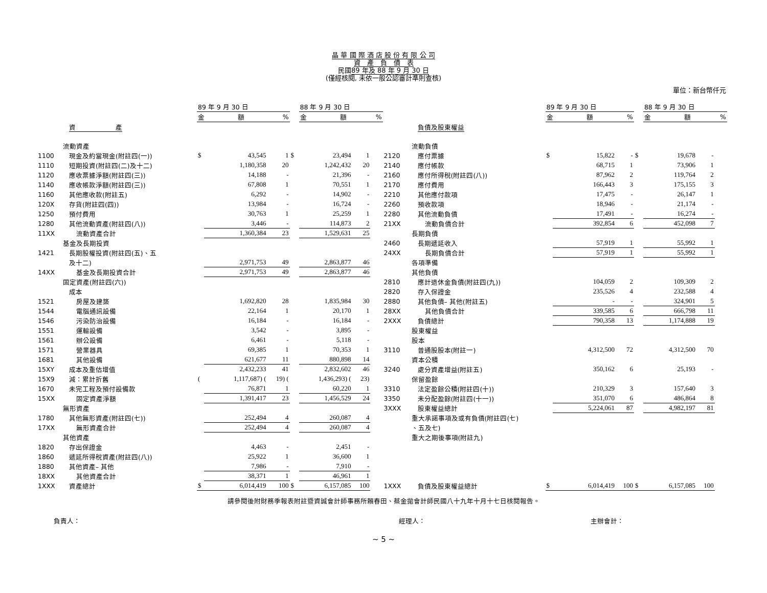晶 華 國 際 酒 店 股 份 有 限 公 司
資　產　負　債　表
民國89 年及 88 年 9 月 30 日
(僅經核閱, 未依一般公認審計準則查核)
單位：新台幣仟元
| | | 89 年 9 月 30 日 | | | | 88 年 9 月 30 日 | | | | | 89 年 9 月 30 日 | | | | 88 年 9 月 30 日 | | |
| --- | --- | --- | --- | --- | --- | --- | --- | --- | --- | --- | --- | --- | --- | --- | --- | --- | --- |
| | | 金 額 | | % | | 金 額 | | % | | | 金 額 | | % | | 金 額 | | % |
| | 資 產 | | | | | | | | | 負債及股東權益 | | | | | | | |
| | 流動資產 | | | | | | | | | 流動負債 | | | | | | | |
| 1100 | 現金及約當現金(附註四(一)) | $ | 43,545 | 1 | $ | 23,494 | 1 | | 2120 | 應付票據 | $ | 15,822 | - | $ | 19,678 | - | |
| 1110 | 短期投資(附註四(二)及十二) | | 1,180,358 | 20 | | 1,242,432 | 20 | | 2140 | 應付帳款 | | 68,715 | 1 | | 73,906 | 1 | |
| 1120 | 應收票據淨額(附註四(三)) | | 14,188 | - | | 21,396 | - | | 2160 | 應付所得稅(附註四(八)) | | 87,962 | 2 | | 119,764 | 2 | |
| 1140 | 應收帳款淨額(附註四(三)) | | 67,808 | 1 | | 70,551 | 1 | | 2170 | 應付費用 | | 166,443 | 3 | | 175,155 | 3 | |
| 1160 | 其他應收款(附註五) | | 6,292 | - | | 14,902 | - | | 2210 | 其他應付款項 | | 17,475 | - | | 26,147 | 1 | |
| 120X | 存貨(附註四(四)) | | 13,984 | - | | 16,724 | - | | 2260 | 預收款項 | | 18,946 | - | | 21,174 | - | |
| 1250 | 預付費用 | | 30,763 | 1 | | 25,259 | 1 | | 2280 | 其他流動負債 | | 17,491 | - | | 16,274 | - | |
| 1280 | 其他流動資產(附註四(八)) | | 3,446 | - | | 114,873 | 2 | | 21XX | 流動負債合計 | | 392,854 | 6 | | 452,098 | 7 | |
| 11XX | 流動資產合計 | | 1,360,384 | 23 | | 1,529,631 | 25 | | | 長期負債 | | | | | | | |
| | 基金及長期投資 | | | | | | | | 2460 | 長期遞延收入 | | 57,919 | 1 | | 55,992 | 1 | |
| 1421 | 長期股權投資(附註四(五)、五 | | | | | | | | 24XX | 長期負債合計 | | 57,919 | 1 | | 55,992 | 1 | |
| | 及十二) | | 2,971,753 | 49 | | 2,863,877 | 46 | | | 各項準備 | | | | | | | |
| 14XX | 基金及長期投資合計 | | 2,971,753 | 49 | | 2,863,877 | 46 | | | 其他負債 | | | | | | | |
| | 固定資產(附註四(六)) | | | | | | | | 2810 | 應計退休金負債(附註四(九)) | | 104,059 | 2 | | 109,309 | 2 | |
| | 成本 | | | | | | | | 2820 | 存入保證金 | | 235,526 | 4 | | 232,588 | 4 | |
| 1521 | 房屋及建築 | | 1,692,820 | 28 | | 1,835,984 | 30 | | 2880 | 其他負債– 其他(附註五) | | - | - | | 324,901 | 5 | |
| 1544 | 電腦通訊設備 | | 22,164 | 1 | | 20,170 | 1 | | 28XX | 其他負債合計 | | 339,585 | 6 | | 666,798 | 11 | |
| 1546 | 污染防治設備 | | 16,184 | - | | 16,184 | - | | 2XXX | 負債總計 | | 790,358 | 13 | | 1,174,888 | 19 | |
| 1551 | 運輸設備 | | 3,542 | - | | 3,895 | - | | | 股東權益 | | | | | | | |
| 1561 | 辦公設備 | | 6,461 | - | | 5,118 | - | | | 股本 | | | | | | | |
| 1571 | 營業器具 | | 69,385 | 1 | | 70,353 | 1 | | 3110 | 普通股股本(附註一) | | 4,312,500 | 72 | | 4,312,500 | 70 | |
| 1681 | 其他設備 | | 621,677 | 11 | | 880,898 | 14 | | | 資本公積 | | | | | | | |
| 15XY | 成本及重估增值 | | 2,432,233 | 41 | | 2,832,602 | 46 | | 3240 | 處分資產增益(附註五) | | 350,162 | 6 | | 25,193 | - | |
| 15X9 | 減：累計折舊 | ( | 1,117,687) ( | 19) ( | | 1,436,293) ( | 23) | | | 保留盈餘 | | | | | | | |
| 1670 | 未完工程及預付設備款 | | 76,871 | 1 | | 60,220 | 1 | | 3310 | 法定盈餘公積(附註四(十)) | | 210,329 | 3 | | 157,640 | 3 | |
| 15XX | 固定資產淨額 | | 1,391,417 | 23 | | 1,456,529 | 24 | | 3350 | 未分配盈餘(附註四(十一)) | | 351,070 | 6 | | 486,864 | 8 | |
| | 無形資產 | | | | | | | | 3XXX | 股東權益總計 | | 5,224,061 | 87 | | 4,982,197 | 81 | |
| 1780 | 其他無形資產(附註四(七)) | | 252,494 | 4 | | 260,087 | 4 | | | 重大承諾事項及或有負債(附註四(七) | | | | | | | |
| 17XX | 無形資產合計 | | 252,494 | 4 | | 260,087 | 4 | | | 、五及七) | | | | | | | |
| | 其他資產 | | | | | | | | | 重大之期後事項(附註九) | | | | | | | |
| 1820 | 存出保證金 | | 4,463 | - | | 2,451 | - | | | | | | | | | | |
| 1860 | 遞延所得稅資產(附註四(八)) | | 25,922 | 1 | | 36,600 | 1 | | | | | | | | | | |
| 1880 | 其他資產– 其他 | | 7,986 | - | | 7,910 | - | | | | | | | | | | |
| 18XX | 其他資產合計 | | 38,371 | 1 | | 46,961 | 1 | | | | | | | | | | |
| 1XXX | 資產總計 | $ | 6,014,419 | 100 | $ | 6,157,085 | 100 | | 1XXX | 負債及股東權益總計 | $ | 6,014,419 | 100 | $ | 6,157,085 | 100 | |
請參閱後附財務季報表附註暨資誠會計師事務所賴春田、蔡金拋會計師民國八十九年十月十七日核閱報告。
負責人： 經理人： 主辦會計：
~ 5 ~